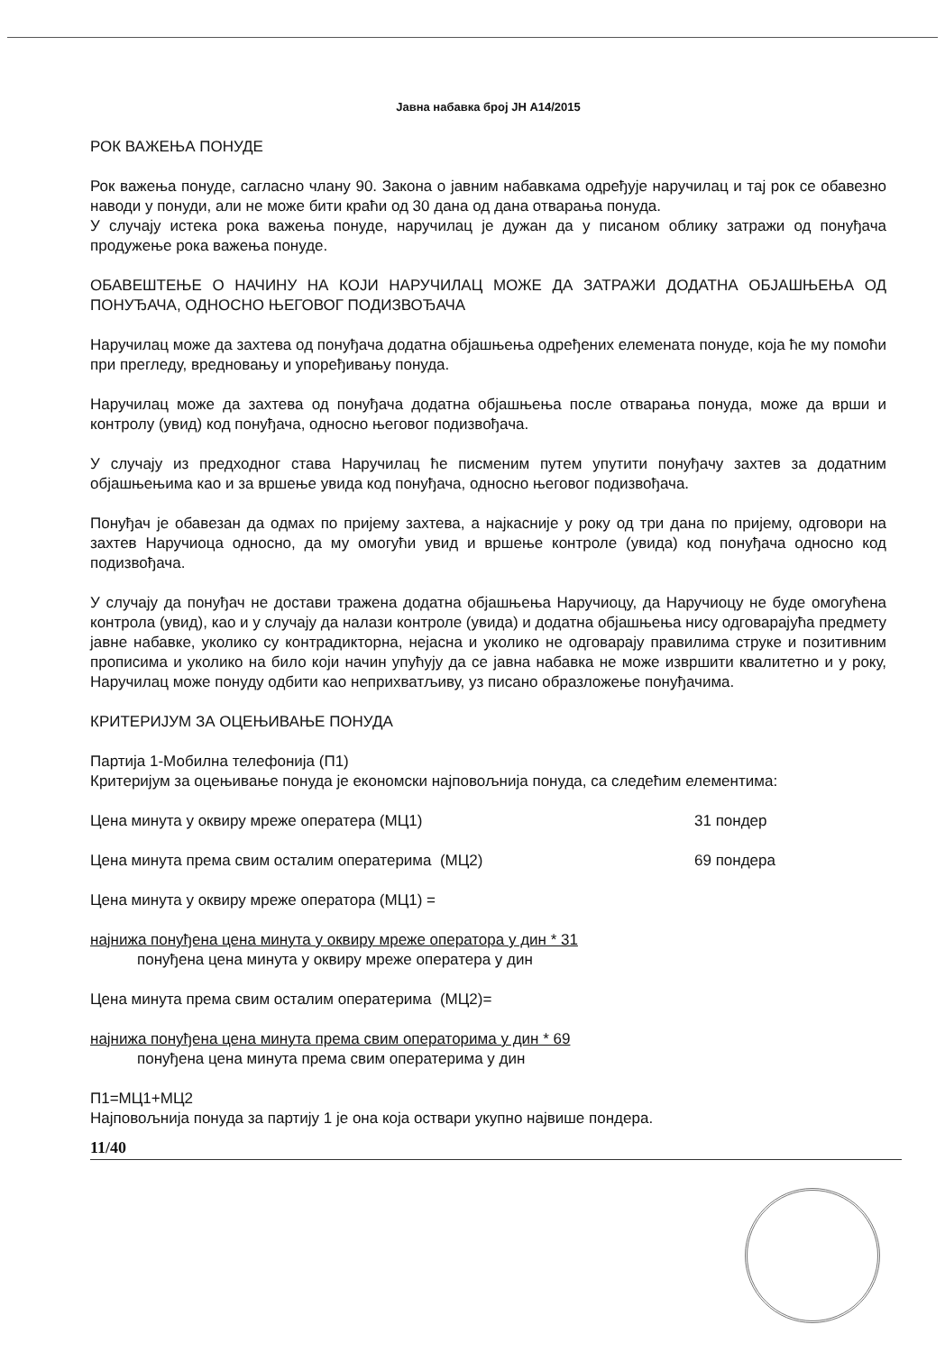Јавна набавка број ЈН А14/2015
РОК ВАЖЕЊА ПОНУДЕ
Рок важења понуде, сагласно члану 90. Закона о јавним набавкама одређује наручилац и тај рок се обавезно наводи у понуди, али не може бити краћи од 30 дана од дана отварања понуда.
У случају истека рока важења понуде, наручилац је дужан да у писаном облику затражи од понуђача продужење рока важења понуде.
ОБАВЕШТЕЊЕ О НАЧИНУ НА КОЈИ НАРУЧИЛАЦ МОЖЕ ДА ЗАТРАЖИ ДОДАТНА ОБЈАШЊЕЊА ОД ПОНУЂАЧА, ОДНОСНО ЊЕГОВОГ ПОДИЗВОЂАЧА
Наручилац може да захтева од понуђача додатна објашњења одређених елемената понуде, која ће му помоћи при прегледу, вредновању и упоређивању понуда.
Наручилац може да захтева од понуђача додатна објашњења после отварања понуда, може да врши и контролу (увид) код понуђача, односно његовог подизвођача.
У случају из предходног става Наручилац ће писменим путем упутити понуђачу захтев за додатним објашњењима као и за вршење увида код понуђача, односно његовог подизвођача.
Понуђач је обавезан да одмах по пријему захтева, а најкасније у року од три дана по пријему, одговори на захтев Наручиоца односно, да му омогући увид и вршење контроле (увида) код понуђача односно код подизвођача.
У случају да понуђач не достави тражена додатна објашњења Наручиоцу, да Наручиоцу не буде омогућена контрола (увид), као и у случају да налази контроле (увида) и додатна објашњења нису одговарајућа предмету јавне набавке, уколико су контрадикторна, нејасна и уколико не одговарају правилима струке и позитивним прописима и уколико на било који начин упућују да се јавна набавка не може извршити квалитетно и у року, Наручилац може понуду одбити као неприхватљиву, уз писано образложење понуђачима.
КРИТЕРИЈУМ ЗА ОЦЕЊИВАЊЕ ПОНУДА
Партија 1-Мобилна телефонија (П1)
Критеријум за оцењивање понуда је економски најповољнија понуда, са следећим елементима:
Цена минута у оквиру мреже оператера (МЦ1) 31 пондер
Цена минута према свим осталим оператерима (МЦ2) 69 пондера
Цена минута у оквиру мреже оператора (МЦ1) =
најнижа понуђена цена минута у оквиру мреже оператора у дин * 31
понуђена цена минута у оквиру мреже оператера у дин
Цена минута према свим осталим оператерима (МЦ2)=
најнижа понуђена цена минута према свим операторима у дин * 69
понуђена цена минута према свим оператерима у дин
П1=МЦ1+МЦ2
Најповољнија понуда за партију 1 је она која оствари укупно највише пондера.
11/40